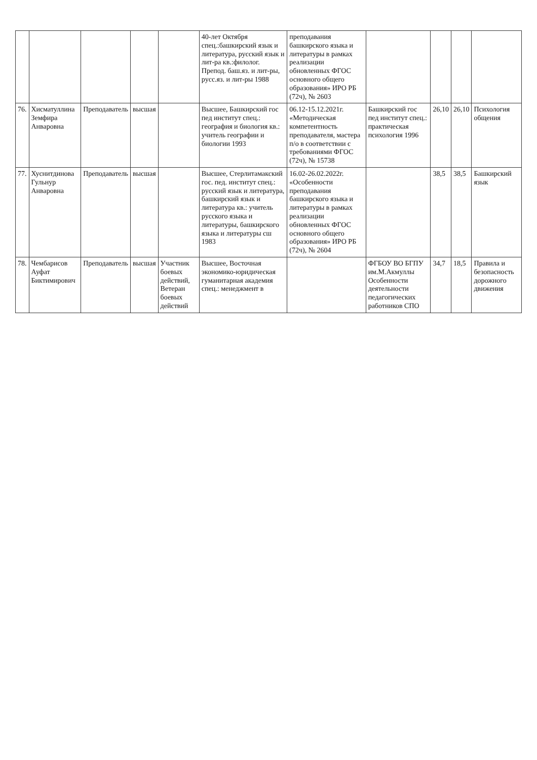| | | | | | 40-лет Октября спец.:башкирский язык и литература, русский язык и лит-ра кв.:филолог. Препод. баш.яз. и лит-ры, русс.яз. и лит-ры 1988 | преподавания башкирского языка и литературы в рамках реализации обновленных ФГОС основного общего образования» ИРО РБ (72ч), № 2603 | | | | |
| 76. | Хисматуллина Земфира Анваровна | Преподаватель | высшая | | Высшее, Башкирский гос пед институт спец.: география и биология кв.: учитель географии и биологии 1993 | 06.12-15.12.2021г. «Методическая компетентность преподавателя, мастера п/о в соответствии с требованиями ФГОС (72ч), № 15738 | Башкирский гос пед институт спец.: практическая психология 1996 | 26,10 | 26,10 | Психология общения |
| 77. | Хуснитдинова Гульнур Анваровна | Преподаватель | высшая | | Высшее, Стерлитамакский гос. пед. институт спец.: русский язык и литература, башкирский язык и литература кв.: учитель русского языка и литературы, башкирского языка и литературы сш 1983 | 16.02-26.02.2022г. «Особенности преподавания башкирского языка и литературы в рамках реализации обновленных ФГОС основного общего образования» ИРО РБ (72ч), № 2604 | | 38,5 | 38,5 | Башкирский язык |
| 78. | Чембарисов Ауфат Биктимирович | Преподаватель | высшая | Участник боевых действий, Ветеран боевых действий | Высшее, Восточная экономико-юридическая гуманитарная академия спец.: менеджмент в | | ФГБОУ ВО БГПУ им.М.Акмуллы Особенности деятельности педагогических работников СПО | 34,7 | 18,5 | Правила и безопасность дорожного движения |